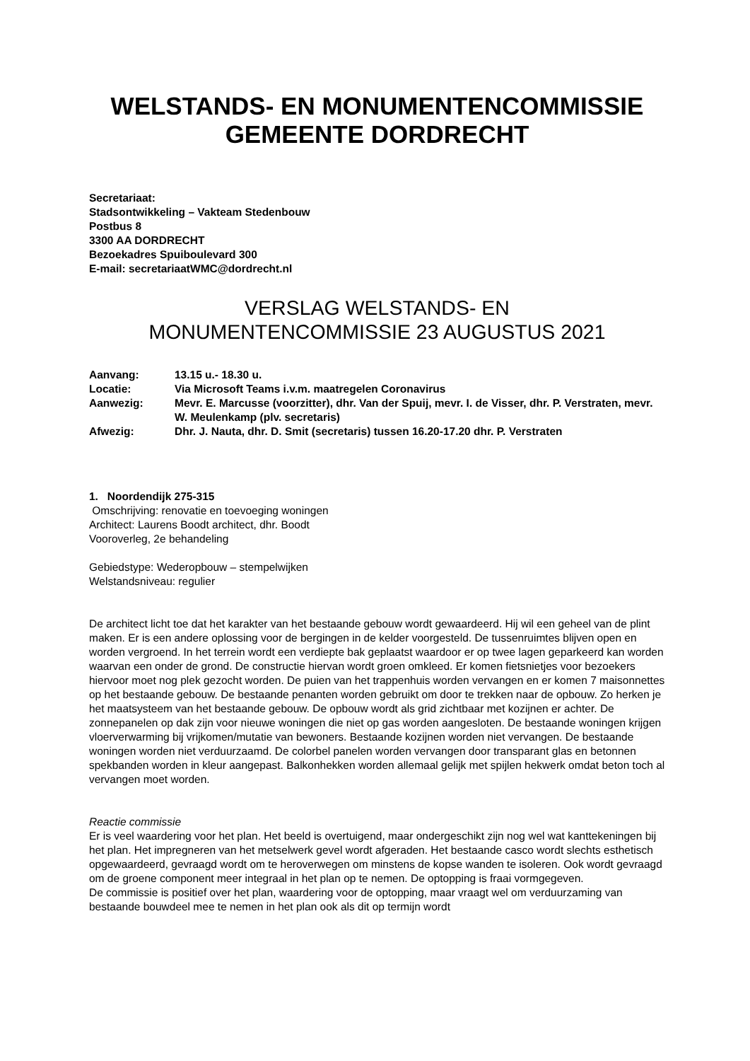WELSTANDS- EN MONUMENTENCOMMISSIE
GEMEENTE DORDRECHT
Secretariaat:
Stadsontwikkeling – Vakteam Stedenbouw
Postbus 8
3300 AA DORDRECHT
Bezoekadres Spuiboulevard 300
E-mail: secretariaatWMC@dordrecht.nl
VERSLAG WELSTANDS- EN
MONUMENTENCOMMISSIE 23 AUGUSTUS 2021
| Aanvang: | 13.15 u.- 18.30 u. |
| Locatie: | Via Microsoft Teams i.v.m. maatregelen Coronavirus |
| Aanwezig: | Mevr. E. Marcusse (voorzitter), dhr. Van der Spuij, mevr. I. de Visser, dhr. P. Verstraten, mevr. W. Meulenkamp (plv. secretaris) |
| Afwezig: | Dhr. J. Nauta, dhr. D. Smit (secretaris) tussen 16.20-17.20 dhr. P. Verstraten |
1. Noordendijk 275-315
Omschrijving: renovatie en toevoeging woningen
Architect: Laurens Boodt architect, dhr. Boodt
Vooroverleg, 2e behandeling
Gebiedstype: Wederopbouw – stempelwijken
Welstandsniveau: regulier
De architect licht toe dat het karakter van het bestaande gebouw wordt gewaardeerd. Hij wil een geheel van de plint maken. Er is een andere oplossing voor de bergingen in de kelder voorgesteld. De tussenruimtes blijven open en worden vergroend. In het terrein wordt een verdiepte bak geplaatst waardoor er op twee lagen geparkeerd kan worden waarvan een onder de grond. De constructie hiervan wordt groen omkleed. Er komen fietsnietjes voor bezoekers hiervoor moet nog plek gezocht worden. De puien van het trappenhuis worden vervangen en er komen 7 maisonnettes op het bestaande gebouw. De bestaande penanten worden gebruikt om door te trekken naar de opbouw. Zo herken je het maatsysteem van het bestaande gebouw. De opbouw wordt als grid zichtbaar met kozijnen er achter. De zonnepanelen op dak zijn voor nieuwe woningen die niet op gas worden aangesloten. De bestaande woningen krijgen vloerverwarming bij vrijkomen/mutatie van bewoners. Bestaande kozijnen worden niet vervangen. De bestaande woningen worden niet verduurzaamd. De colorbel panelen worden vervangen door transparant glas en betonnen spekbanden worden in kleur aangepast. Balkonhekken worden allemaal gelijk met spijlen hekwerk omdat beton toch al vervangen moet worden.
Reactie commissie
Er is veel waardering voor het plan. Het beeld is overtuigend, maar ondergeschikt zijn nog wel wat kanttekeningen bij het plan. Het impregneren van het metselwerk gevel wordt afgeraden. Het bestaande casco wordt slechts esthetisch opgewaardeerd, gevraagd wordt om te heroverwegen om minstens de kopse wanden te isoleren. Ook wordt gevraagd om de groene component meer integraal in het plan op te nemen. De optopping is fraai vormgegeven.
De commissie is positief over het plan, waardering voor de optopping, maar vraagt wel om verduurzaming van bestaande bouwdeel mee te nemen in het plan ook als dit op termijn wordt